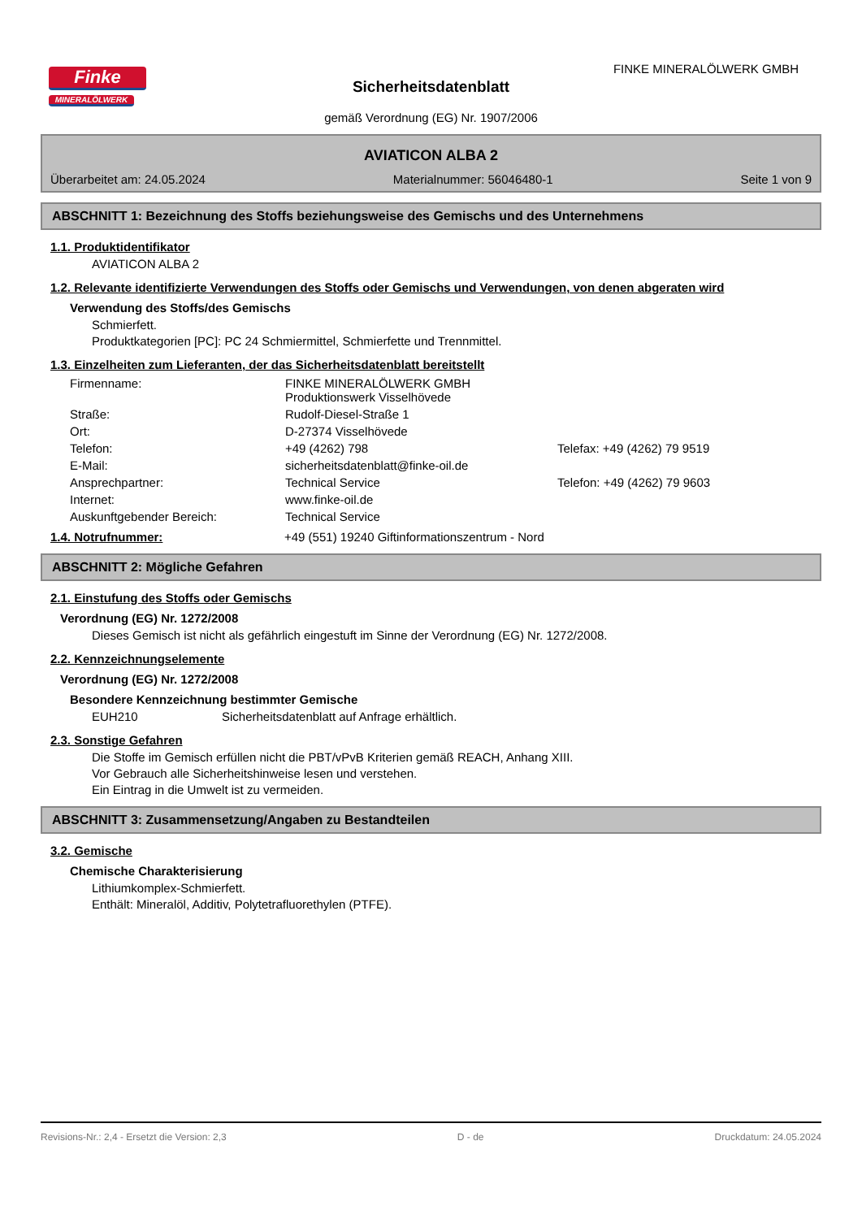Finke
MINERALÖLWERK
FINKE MINERALÖLWERK GMBH
Sicherheitsdatenblatt
gemäß Verordnung (EG) Nr. 1907/2006
AVIATICON ALBA 2
Überarbeitet am: 24.05.2024 Materialnummer: 56046480-1 Seite 1 von 9
ABSCHNITT 1: Bezeichnung des Stoffs beziehungsweise des Gemischs und des Unternehmens
1.1. Produktidentifikator
AVIATICON ALBA 2
1.2. Relevante identifizierte Verwendungen des Stoffs oder Gemischs und Verwendungen, von denen abgeraten wird
Verwendung des Stoffs/des Gemischs
Schmierfett.
Produktkategorien [PC]: PC 24 Schmiermittel, Schmierfette und Trennmittel.
1.3. Einzelheiten zum Lieferanten, der das Sicherheitsdatenblatt bereitstellt
| Firmenname: | FINKE MINERALÖLWERK GMBH Produktionswerk Visselhövede | |
| Straße: | Rudolf-Diesel-Straße 1 | |
| Ort: | D-27374 Visselhövede | |
| Telefon: | +49 (4262) 798 | Telefax: +49 (4262) 79 9519 |
| E-Mail: | sicherheitsdatenblatt@finke-oil.de | |
| Ansprechpartner: | Technical Service | Telefon: +49 (4262) 79 9603 |
| Internet: | www.finke-oil.de | |
| Auskunftgebender Bereich: | Technical Service | |
1.4. Notrufnummer: +49 (551) 19240 Giftinformationszentrum - Nord
ABSCHNITT 2: Mögliche Gefahren
2.1. Einstufung des Stoffs oder Gemischs
Verordnung (EG) Nr. 1272/2008
Dieses Gemisch ist nicht als gefährlich eingestuft im Sinne der Verordnung (EG) Nr. 1272/2008.
2.2. Kennzeichnungselemente
Verordnung (EG) Nr. 1272/2008
Besondere Kennzeichnung bestimmter Gemische
EUH210 Sicherheitsdatenblatt auf Anfrage erhältlich.
2.3. Sonstige Gefahren
Die Stoffe im Gemisch erfüllen nicht die PBT/vPvB Kriterien gemäß REACH, Anhang XIII.
Vor Gebrauch alle Sicherheitshinweise lesen und verstehen.
Ein Eintrag in die Umwelt ist zu vermeiden.
ABSCHNITT 3: Zusammensetzung/Angaben zu Bestandteilen
3.2. Gemische
Chemische Charakterisierung
Lithiumkomplex-Schmierfett.
Enthält: Mineralöl, Additiv, Polytetrafluorethylen (PTFE).
Revisions-Nr.: 2,4 - Ersetzt die Version: 2,3 D - de Druckdatum: 24.05.2024